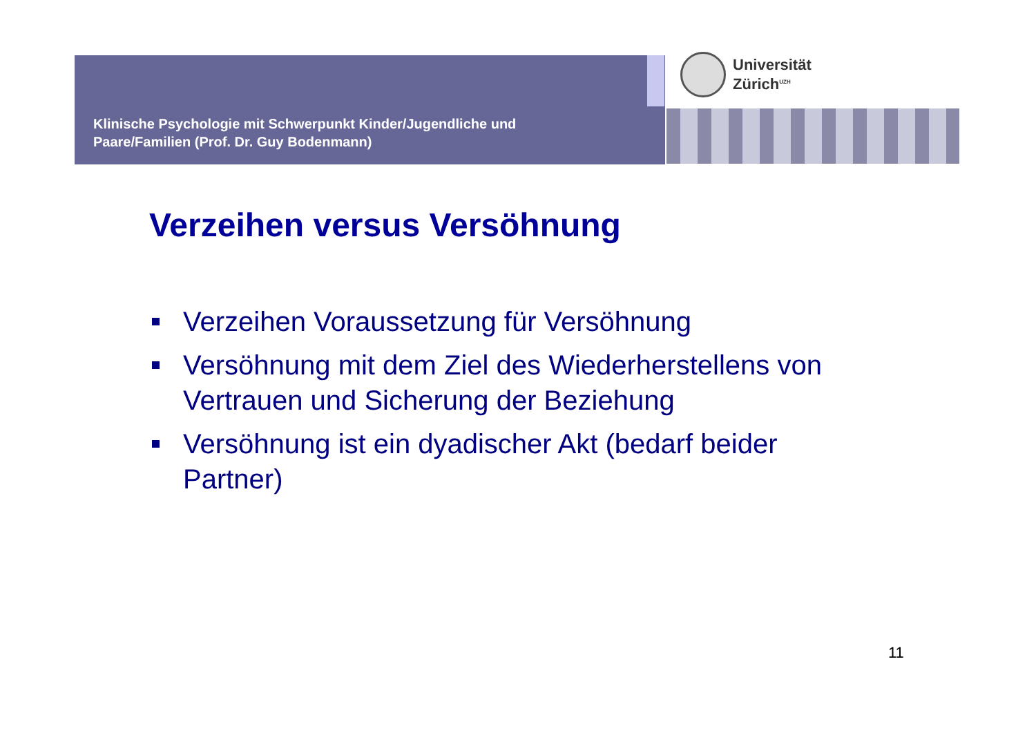Klinische Psychologie mit Schwerpunkt Kinder/Jugendliche und
Paare/Familien (Prof. Dr. Guy Bodenmann)
Universität
Zürich<sup>UZH</sup>
Verzeihen versus Versöhnung
Verzeihen Voraussetzung für Versöhnung
Versöhnung mit dem Ziel des Wiederherstellens von Vertrauen und Sicherung der Beziehung
Versöhnung ist ein dyadischer Akt (bedarf beider Partner)
11